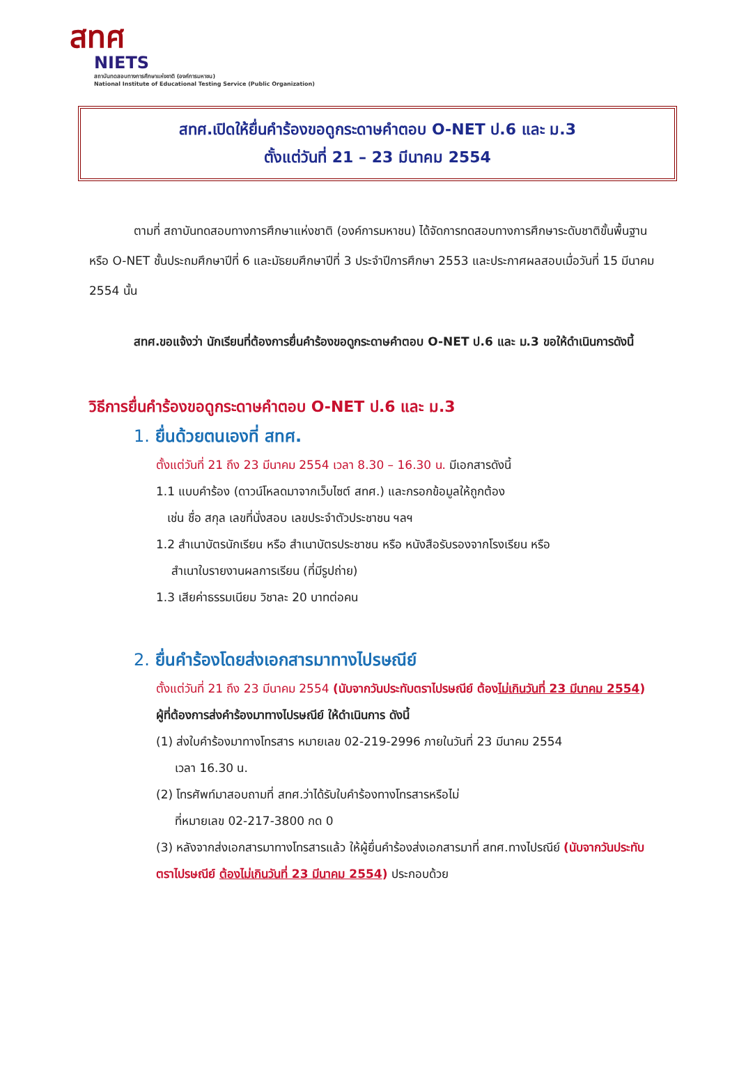สทศ
NIETS
สถาบันทดสอบทางการศึกษาแห่งชาติ (องค์การมหาชน)
National Institute of Educational Testing Service (Public Organization)
สทศ.เปิดให้ยื่นคำร้องขอดูกระดาษคำตอบ O-NET ป.6 และ ม.3
ตั้งแต่วันที่ 21 – 23 มีนาคม 2554
ตามที่ สถาบันทดสอบทางการศึกษาแห่งชาติ (องค์การมหาชน) ได้จัดการทดสอบทางการศึกษาระดับชาติขั้นพื้นฐาน หรือ O-NET ชั้นประถมศึกษาปีที่ 6 และมัธยมศึกษาปีที่ 3 ประจำปีการศึกษา 2553 และประกาศผลสอบเมื่อวันที่ 15 มีนาคม 2554 นั้น
สทศ.ขอแจ้งว่า นักเรียนที่ต้องการยื่นคำร้องขอดูกระดาษคำตอบ O-NET ป.6 และ ม.3 ขอให้ดำเนินการดังนี้
วิธีการยื่นคำร้องขอดูกระดาษคำตอบ O-NET ป.6 และ ม.3
1. ยื่นด้วยตนเองที่ สทศ.
ตั้งแต่วันที่ 21 ถึง 23 มีนาคม 2554 เวลา 8.30 – 16.30 น. มีเอกสารดังนี้
1.1 แบบคำร้อง (ดาวน์โหลดมาจากเว็บไซต์ สทศ.) และกรอกข้อมูลให้ถูกต้อง
เช่น ชื่อ สกุล เลขที่นั่งสอบ เลขประจำตัวประชาชน ฯลฯ
1.2 สำเนาบัตรนักเรียน หรือ สำเนาบัตรประชาชน หรือ หนังสือรับรองจากโรงเรียน หรือ
สำเนาใบรายงานผลการเรียน (ที่มีรูปถ่าย)
1.3 เสียค่าธรรมเนียม วิชาละ 20 บาทต่อคน
2. ยื่นคำร้องโดยส่งเอกสารมาทางไปรษณีย์
ตั้งแต่วันที่ 21 ถึง 23 มีนาคม 2554 (นับจากวันประทับตราไปรษณีย์ ต้องไม่เกินวันที่ 23 มีนาคม 2554)
ผู้ที่ต้องการส่งคำร้องมาทางไปรษณีย์ ให้ดำเนินการ ดังนี้
(1) ส่งใบคำร้องมาทางโทรสาร หมายเลข 02-219-2996 ภายในวันที่ 23 มีนาคม 2554
เวลา 16.30 น.
(2) โทรศัพท์มาสอบถามที่ สทศ.ว่าได้รับใบคำร้องทางโทรสารหรือไม่
ที่หมายเลข 02-217-3800 กด 0
(3) หลังจากส่งเอกสารมาทางโทรสารแล้ว ให้ผู้ยื่นคำร้องส่งเอกสารมาที่ สทศ.ทางไปรณีย์ (นับจากวันประทับตราไปรษณีย์ ต้องไม่เกินวันที่ 23 มีนาคม 2554) ประกอบด้วย